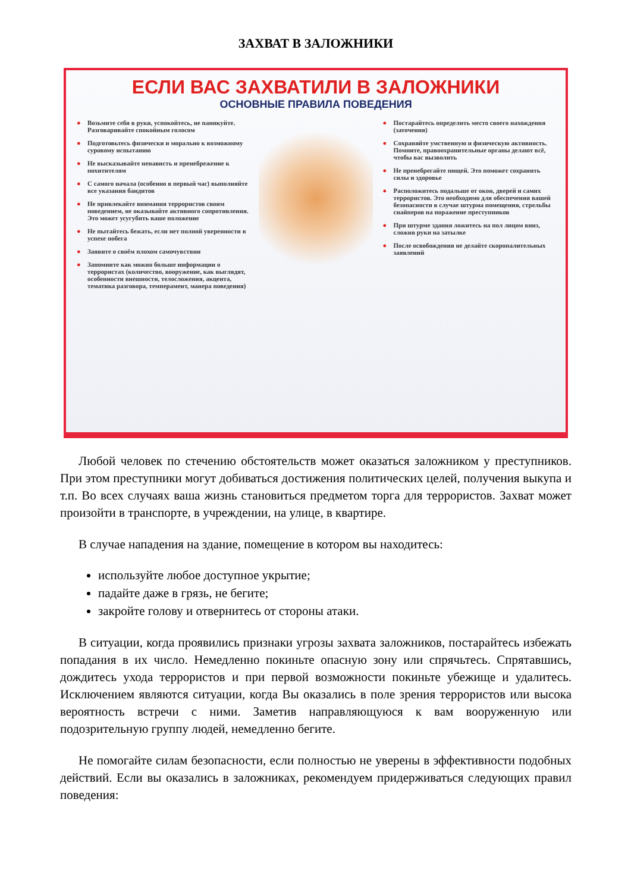ЗАХВАТ В ЗАЛОЖНИКИ
ЕСЛИ ВАС ЗАХВАТИЛИ В ЗАЛОЖНИКИ
ОСНОВНЫЕ ПРАВИЛА ПОВЕДЕНИЯ
● Возьмите себя в руки, успокойтесь, не паникуйте. Разговаривайте спокойным голосом
● Подготовьтесь физически и морально к возможному суровому испытанию
● Не высказывайте ненависть и пренебрежение к похитителям
● С самого начала (особенно в первый час) выполняйте все указания бандитов
● Не привлекайте внимания террористов своим поведением, не оказывайте активного сопротивления. Это может усугубить ваше положение
● Не пытайтесь бежать, если нет полной уверенности в успехе побега
● Заявите о своём плохом самочувствии
● Запомните как можно больше информации о террористах (количество, вооружение, как выглядят, особенности внешности, телосложения, акцента, тематика разговора, темперамент, манера поведения)
● Постарайтесь определить место своего нахождения (заточения)
● Сохраняйте умственную и физическую активность. Помните, правоохранительные органы делают всё, чтобы вас вызволить
● Не пренебрегайте пищей. Это поможет сохранить силы и здоровье
● Расположитесь подальше от окон, дверей и самих террористов. Это необходимо для обеспечения вашей безопасности в случае штурма помещения, стрельбы снайперов на поражение преступников
● При штурме здания ложитесь на пол лицом вниз, сложив руки на затылке
● После освобождения не делайте скоропалительных заявлений
Любой человек по стечению обстоятельств может оказаться заложником у преступников. При этом преступники могут добиваться достижения политических целей, получения выкупа и т.п. Во всех случаях ваша жизнь становиться предметом торга для террористов. Захват может произойти в транспорте, в учреждении, на улице, в квартире.
В случае нападения на здание, помещение в котором вы находитесь:
используйте любое доступное укрытие;
падайте даже в грязь, не бегите;
закройте голову и отвернитесь от стороны атаки.
В ситуации, когда проявились признаки угрозы захвата заложников, постарайтесь избежать попадания в их число. Немедленно покиньте опасную зону или спрячьтесь. Спрятавшись, дождитесь ухода террористов и при первой возможности покиньте убежище и удалитесь. Исключением являются ситуации, когда Вы оказались в поле зрения террористов или высока вероятность встречи с ними. Заметив направляющуюся к вам вооруженную или подозрительную группу людей, немедленно бегите.
Не помогайте силам безопасности, если полностью не уверены в эффективности подобных действий. Если вы оказались в заложниках, рекомендуем придерживаться следующих правил поведения: